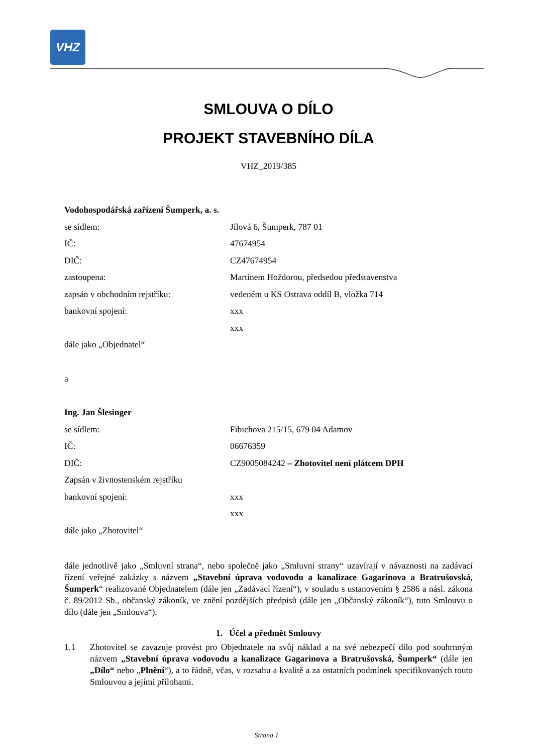VHZ
SMLOUVA O DÍLO
PROJEKT STAVEBNÍHO DÍLA
VHZ_2019/385
Vodohospodářská zařízení Šumperk, a. s.
se sídlem: Jílová 6, Šumperk, 787 01
IČ: 47674954
DIČ: CZ47674954
zastoupena: Martinem Hoždorou, předsedou představenstva
zapsán v obchodním rejstříku: vedeném u KS Ostrava oddíl B, vložka 714
bankovní spojení: xxx
xxx
dále jako „Objednatel“
a
Ing. Jan Šlesinger
se sídlem: Fibichova 215/15, 679 04 Adamov
IČ: 06676359
DIČ: CZ9005084242 – Zhotovitel není plátcem DPH
Zapsán v živnostenském rejstříku
bankovní spojení: xxx
xxx
dále jako „Zhotovitel“
dále jednotlivě jako „Smluvní strana“, nebo společně jako „Smluvní strany“ uzavírají v návaznosti na zadávací řízení veřejné zakázky s názvem „Stavební úprava vodovodu a kanalizace Gagarinova a Bratrušovská, Šumperk“ realizované Objednatelem (dále jen „Zadávací řízení“), v souladu s ustanovením § 2586 a násl. zákona č. 89/2012 Sb., občanský zákoník, ve znění pozdějších předpisů (dále jen „Občanský zákoník“), tuto Smlouvu o dílo (dále jen „Smlouva“).
1. Účel a předmět Smlouvy
1.1 Zhotovitel se zavazuje provést pro Objednatele na svůj náklad a na své nebezpečí dílo pod souhrnným názvem „Stavební úprava vodovodu a kanalizace Gagarinova a Bratrušovská, Šumperk“ (dále jen „Dílo“ nebo „Plnění“), a to řádně, včas, v rozsahu a kvalitě a za ostatních podmínek specifikovaných touto Smlouvou a jejími přílohami.
Strana 1